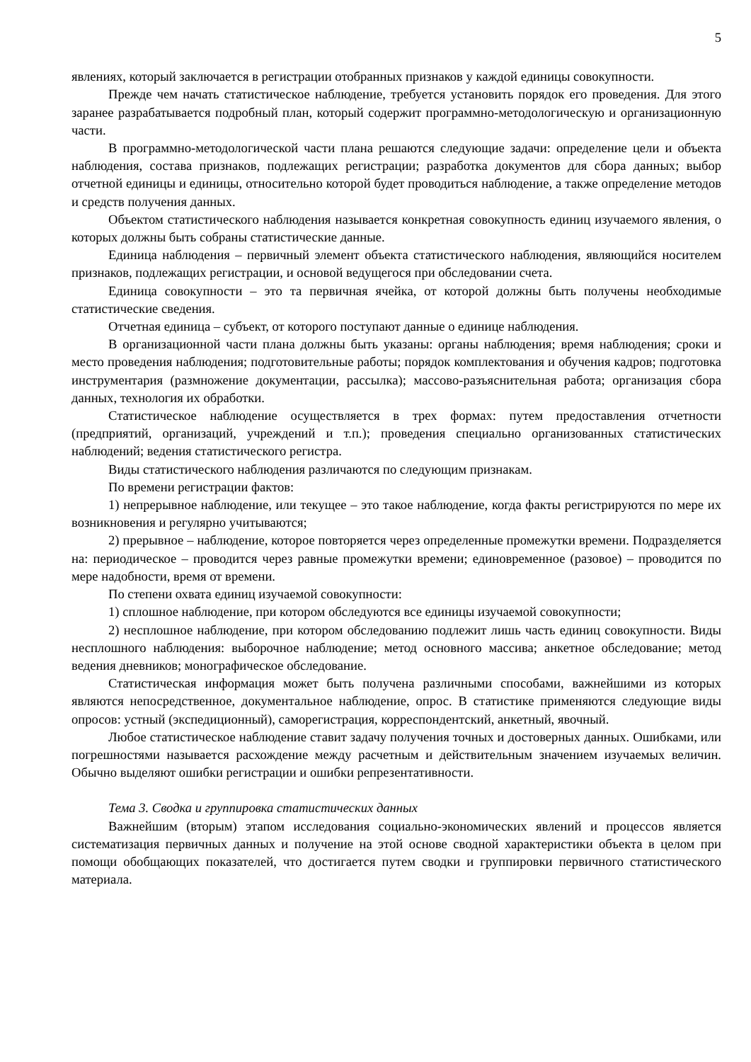5
явлениях, который заключается в регистрации отобранных признаков у каждой единицы совокупности.
Прежде чем начать статистическое наблюдение, требуется установить порядок его проведения. Для этого заранее разрабатывается подробный план, который содержит программно-методологическую и организационную части.
В программно-методологической части плана решаются следующие задачи: определение цели и объекта наблюдения, состава признаков, подлежащих регистрации; разработка документов для сбора данных; выбор отчетной единицы и единицы, относительно которой будет проводиться наблюдение, а также определение методов и средств получения данных.
Объектом статистического наблюдения называется конкретная совокупность единиц изучаемого явления, о которых должны быть собраны статистические данные.
Единица наблюдения – первичный элемент объекта статистического наблюдения, являющийся носителем признаков, подлежащих регистрации, и основой ведущегося при обследовании счета.
Единица совокупности – это та первичная ячейка, от которой должны быть получены необходимые статистические сведения.
Отчетная единица – субъект, от которого поступают данные о единице наблюдения.
В организационной части плана должны быть указаны: органы наблюдения; время наблюдения; сроки и место проведения наблюдения; подготовительные работы; порядок комплектования и обучения кадров; подготовка инструментария (размножение документации, рассылка); массово-разъяснительная работа; организация сбора данных, технология их обработки.
Статистическое наблюдение осуществляется в трех формах: путем предоставления отчетности (предприятий, организаций, учреждений и т.п.); проведения специально организованных статистических наблюдений; ведения статистического регистра.
Виды статистического наблюдения различаются по следующим признакам.
По времени регистрации фактов:
1) непрерывное наблюдение, или текущее – это такое наблюдение, когда факты регистрируются по мере их возникновения и регулярно учитываются;
2) прерывное – наблюдение, которое повторяется через определенные промежутки времени. Подразделяется на: периодическое – проводится через равные промежутки времени; единовременное (разовое) – проводится по мере надобности, время от времени.
По степени охвата единиц изучаемой совокупности:
1) сплошное наблюдение, при котором обследуются все единицы изучаемой совокупности;
2) несплошное наблюдение, при котором обследованию подлежит лишь часть единиц совокупности. Виды несплошного наблюдения: выборочное наблюдение; метод основного массива; анкетное обследование; метод ведения дневников; монографическое обследование.
Статистическая информация может быть получена различными способами, важнейшими из которых являются непосредственное, документальное наблюдение, опрос. В статистике применяются следующие виды опросов: устный (экспедиционный), саморегистрация, корреспондентский, анкетный, явочный.
Любое статистическое наблюдение ставит задачу получения точных и достоверных данных. Ошибками, или погрешностями называется расхождение между расчетным и действительным значением изучаемых величин. Обычно выделяют ошибки регистрации и ошибки репрезентативности.
Тема 3. Сводка и группировка статистических данных
Важнейшим (вторым) этапом исследования социально-экономических явлений и процессов является систематизация первичных данных и получение на этой основе сводной характеристики объекта в целом при помощи обобщающих показателей, что достигается путем сводки и группировки первичного статистического материала.